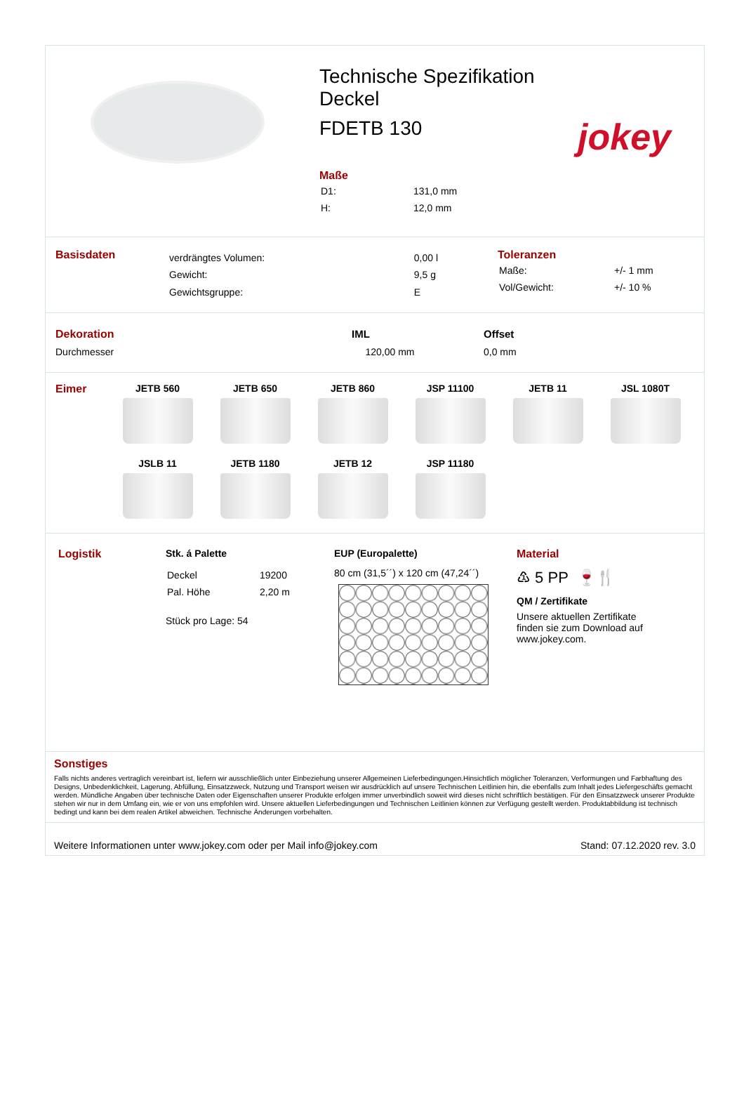Technische Spezifikation
Deckel
FDETB 130
Maße
| D1: | 131,0 mm |
| H: | 12,0 mm |
jokey
Basisdaten
| verdrängtes Volumen: | 0,00 l |
| Gewicht: | 9,5 g |
| Gewichtsgruppe: | E |
Toleranzen
| Maße: | +/- 1 mm |
| Vol/Gewicht: | +/- 10 % |
| Dekoration | IML | Offset |
| Durchmesser | 120,00 mm | 0,0 mm |
Eimer JETB 560
JETB 650
JETB 860
JSP 11100
JETB 11
JSL 1080T
JSLB 11
JETB 1180
JETB 12
JSP 11180
Logistik Stk. á Palette
| Deckel | 19200 |
| Pal. Höhe | 2,20 m |
Stück pro Lage: 54
EUP (Europalette)
80 cm (31,5´´) x 120 cm (47,24´´)
Material
♳ 5 PP 🍷🍴
QM / Zertifikate
Unsere aktuellen Zertifikate
finden sie zum Download auf
www.jokey.com.
Sonstiges
Falls nichts anderes vertraglich vereinbart ist, liefern wir ausschließlich unter Einbeziehung unserer Allgemeinen Lieferbedingungen.Hinsichtlich möglicher Toleranzen, Verformungen und Farbhaftung des Designs, Unbedenklichkeit, Lagerung, Abfüllung, Einsatzzweck, Nutzung und Transport weisen wir ausdrücklich auf unsere Technischen Leitlinien hin, die ebenfalls zum Inhalt jedes Liefergeschäfts gemacht werden. Mündliche Angaben über technische Daten oder Eigenschaften unserer Produkte erfolgen immer unverbindlich soweit wird dieses nicht schriftlich bestätigen. Für den Einsatzzweck unserer Produkte stehen wir nur in dem Umfang ein, wie er von uns empfohlen wird. Unsere aktuellen Lieferbedingungen und Technischen Leitlinien können zur Verfügung gestellt werden. Produktabbildung ist technisch bedingt und kann bei dem realen Artikel abweichen. Technische Änderungen vorbehalten.
Weitere Informationen unter www.jokey.com oder per Mail info@jokey.com Stand: 07.12.2020 rev. 3.0